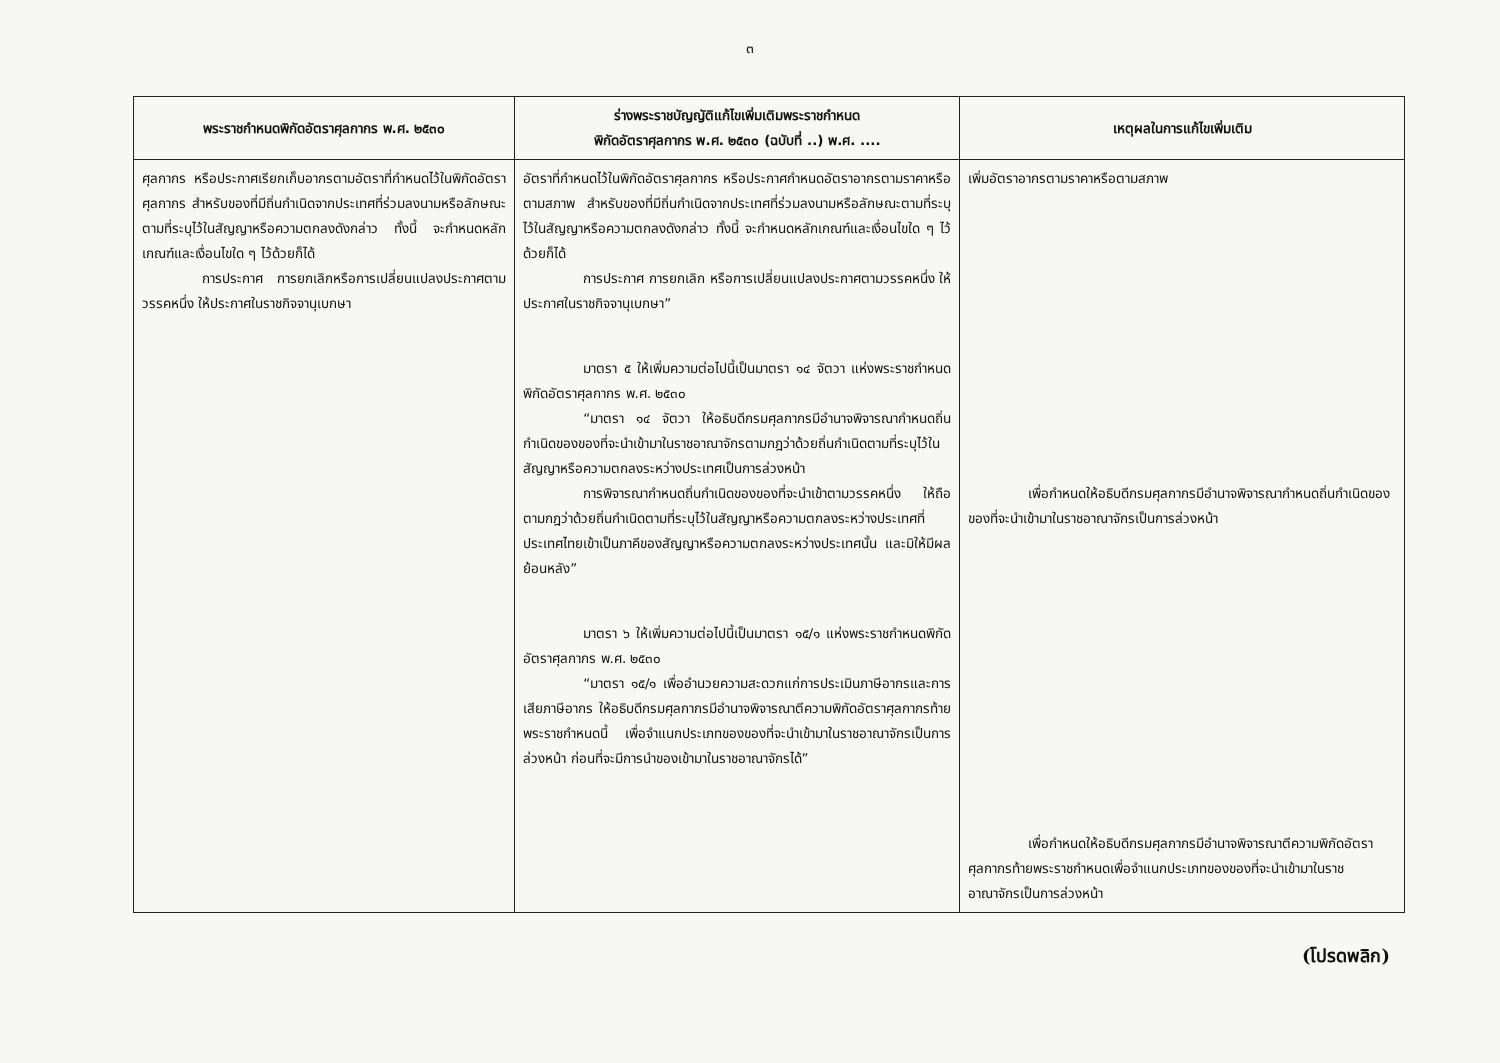๓
| พระราชกำหนดพิกัดอัตราศุลกากร พ.ศ. ๒๕๓๐ | ร่างพระราชบัญญัติแก้ไขเพิ่มเติมพระราชกำหนด พิกัดอัตราศุลกากร พ.ศ. ๒๕๓๐ (ฉบับที่ ..) พ.ศ. .... | เหตุผลในการแก้ไขเพิ่มเติม |
| --- | --- | --- |
| ศุลกากร หรือประกาศเรียกเก็บอากรตามอัตราที่กำหนดไว้ในพิกัดอัตราศุลกากร สำหรับของที่มีถิ่นกำเนิดจากประเทศที่ร่วมลงนามหรือลักษณะตามที่ระบุไว้ในสัญญาหรือความตกลงดังกล่าว ทั้งนี้ จะกำหนดหลักเกณฑ์และเงื่อนไขใด ๆ ไว้ด้วยก็ได้ การประกาศ การยกเลิกหรือการเปลี่ยนแปลงประกาศตามวรรคหนึ่ง ให้ประกาศในราชกิจจานุเบกษา | อัตราที่กำหนดไว้ในพิกัดอัตราศุลกากร หรือประกาศกำหนดอัตราอากรตามราคาหรือตามสภาพ สำหรับของที่มีถิ่นกำเนิดจากประเทศที่ร่วมลงนามหรือลักษณะตามที่ระบุไว้ในสัญญาหรือความตกลงดังกล่าว ทั้งนี้ จะกำหนดหลักเกณฑ์และเงื่อนไขใด ๆ ไว้ด้วยก็ได้ การประกาศ การยกเลิก หรือการเปลี่ยนแปลงประกาศตามวรรคหนึ่ง ให้ประกาศในราชกิจจานุเบกษา” มาตรา ๕ ให้เพิ่มความต่อไปนี้เป็นมาตรา ๑๔ จัตวา แห่งพระราชกำหนดพิกัดอัตราศุลกากร พ.ศ. ๒๕๓๐ “มาตรา ๑๔ จัตวา ให้อธิบดีกรมศุลกากรมีอำนาจพิจารณากำหนดถิ่นกำเนิดของของที่จะนำเข้ามาในราชอาณาจักรตามกฎว่าด้วยถิ่นกำเนิดตามที่ระบุไว้ในสัญญาหรือความตกลงระหว่างประเทศเป็นการล่วงหน้า การพิจารณากำหนดถิ่นกำเนิดของของที่จะนำเข้าตามวรรคหนึ่ง ให้ถือตามกฎว่าด้วยถิ่นกำเนิดตามที่ระบุไว้ในสัญญาหรือความตกลงระหว่างประเทศที่ประเทศไทยเข้าเป็นภาคีของสัญญาหรือความตกลงระหว่างประเทศนั้น และมิให้มีผลย้อนหลัง” มาตรา ๖ ให้เพิ่มความต่อไปนี้เป็นมาตรา ๑๕/๑ แห่งพระราชกำหนดพิกัดอัตราศุลกากร พ.ศ. ๒๕๓๐ “มาตรา ๑๕/๑ เพื่ออำนวยความสะดวกแก่การประเมินภาษีอากรและการเสียภาษีอากร ให้อธิบดีกรมศุลกากรมีอำนาจพิจารณาตีความพิกัดอัตราศุลกากรท้ายพระราชกำหนดนี้ เพื่อจำแนกประเภทของของที่จะนำเข้ามาในราชอาณาจักรเป็นการล่วงหน้า ก่อนที่จะมีการนำของเข้ามาในราชอาณาจักรได้” | เพิ่มอัตราอากรตามราคาหรือตามสภาพ เพื่อกำหนดให้อธิบดีกรมศุลกากรมีอำนาจพิจารณากำหนดถิ่นกำเนิดของของที่จะนำเข้ามาในราชอาณาจักรเป็นการล่วงหน้า เพื่อกำหนดให้อธิบดีกรมศุลกากรมีอำนาจพิจารณาตีความพิกัดอัตราศุลกากรท้ายพระราชกำหนดเพื่อจำแนกประเภทของของที่จะนำเข้ามาในราชอาณาจักรเป็นการล่วงหน้า |
(โปรดพลิก)